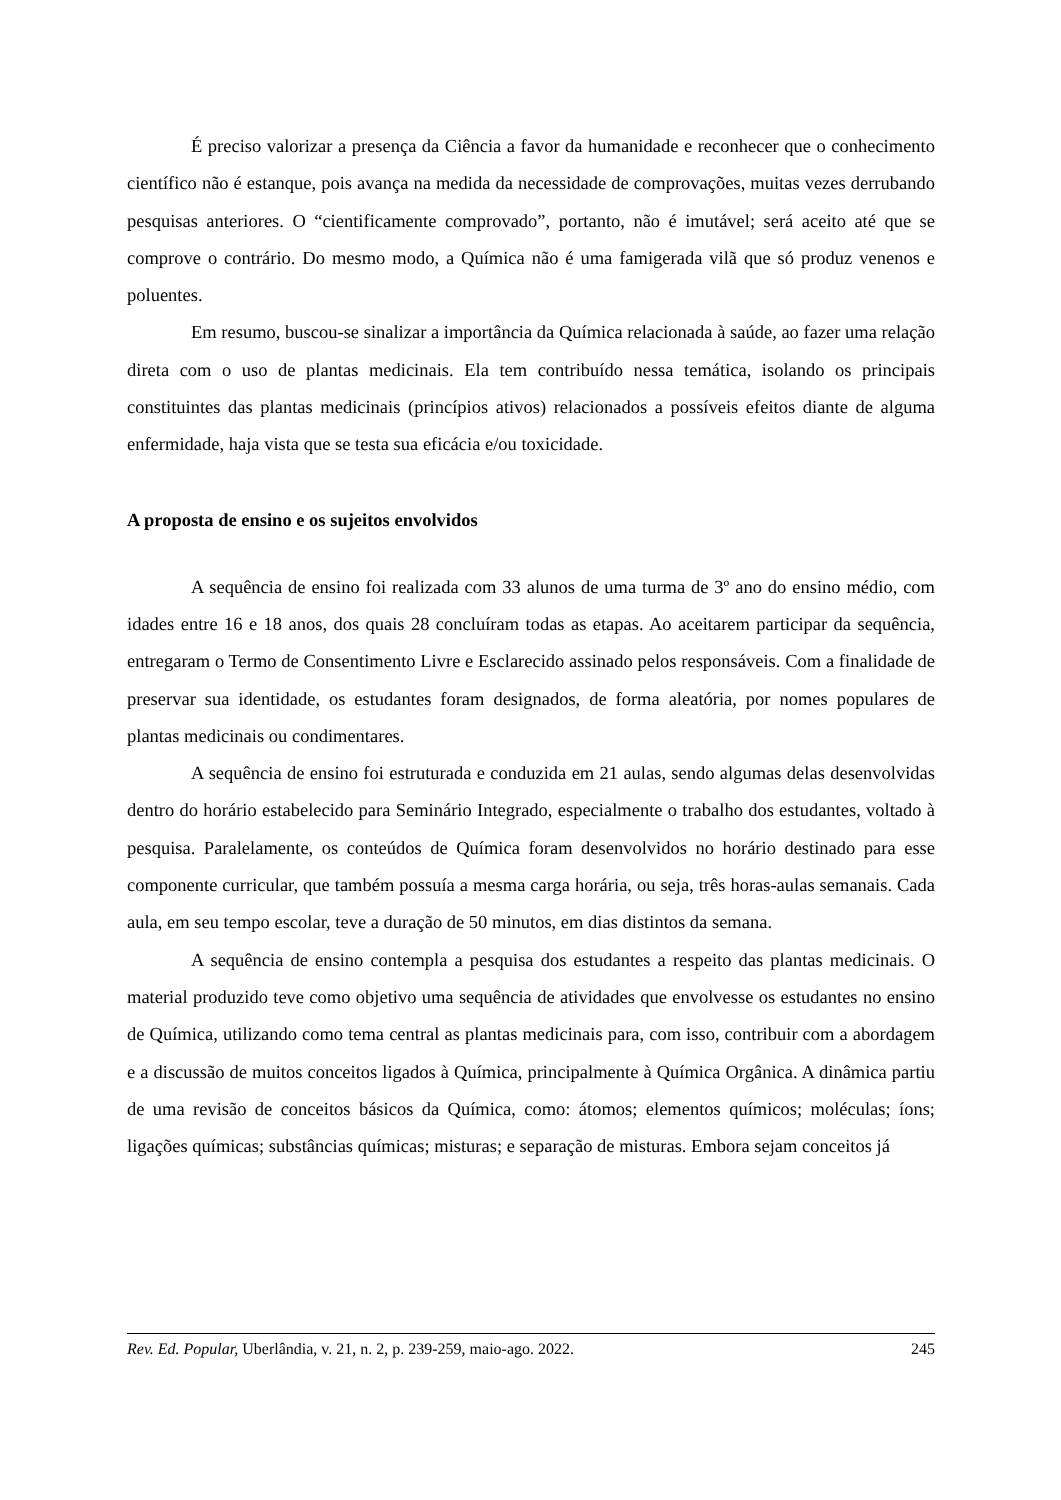É preciso valorizar a presença da Ciência a favor da humanidade e reconhecer que o conhecimento científico não é estanque, pois avança na medida da necessidade de comprovações, muitas vezes derrubando pesquisas anteriores. O “cientificamente comprovado”, portanto, não é imutável; será aceito até que se comprove o contrário. Do mesmo modo, a Química não é uma famigerada vilã que só produz venenos e poluentes.
Em resumo, buscou-se sinalizar a importância da Química relacionada à saúde, ao fazer uma relação direta com o uso de plantas medicinais. Ela tem contribuído nessa temática, isolando os principais constituintes das plantas medicinais (princípios ativos) relacionados a possíveis efeitos diante de alguma enfermidade, haja vista que se testa sua eficácia e/ou toxicidade.
A proposta de ensino e os sujeitos envolvidos
A sequência de ensino foi realizada com 33 alunos de uma turma de 3º ano do ensino médio, com idades entre 16 e 18 anos, dos quais 28 concluíram todas as etapas. Ao aceitarem participar da sequência, entregaram o Termo de Consentimento Livre e Esclarecido assinado pelos responsáveis. Com a finalidade de preservar sua identidade, os estudantes foram designados, de forma aleatória, por nomes populares de plantas medicinais ou condimentares.
A sequência de ensino foi estruturada e conduzida em 21 aulas, sendo algumas delas desenvolvidas dentro do horário estabelecido para Seminário Integrado, especialmente o trabalho dos estudantes, voltado à pesquisa. Paralelamente, os conteúdos de Química foram desenvolvidos no horário destinado para esse componente curricular, que também possuía a mesma carga horária, ou seja, três horas-aulas semanais. Cada aula, em seu tempo escolar, teve a duração de 50 minutos, em dias distintos da semana.
A sequência de ensino contempla a pesquisa dos estudantes a respeito das plantas medicinais. O material produzido teve como objetivo uma sequência de atividades que envolvesse os estudantes no ensino de Química, utilizando como tema central as plantas medicinais para, com isso, contribuir com a abordagem e a discussão de muitos conceitos ligados à Química, principalmente à Química Orgânica. A dinâmica partiu de uma revisão de conceitos básicos da Química, como: átomos; elementos químicos; moléculas; íons; ligações químicas; substâncias químicas; misturas; e separação de misturas. Embora sejam conceitos já
Rev. Ed. Popular, Uberlândia, v. 21, n. 2, p. 239-259, maio-ago. 2022. 245